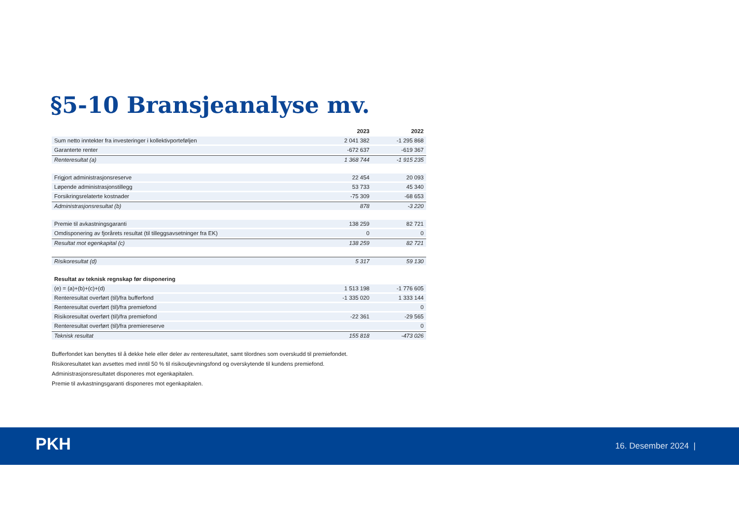§5-10 Bransjeanalyse mv.
| | 2023 | 2022 |
| --- | --- | --- |
| Sum netto inntekter fra investeringer i kollektivporteføljen | 2 041 382 | -1 295 868 |
| Garanterte renter | -672 637 | -619 367 |
| Renteresultat (a) | 1 368 744 | -1 915 235 |
| Frigjort administrasjonsreserve | 22 454 | 20 093 |
| Løpende administrasjonstillegg | 53 733 | 45 340 |
| Forsikringsrelaterte kostnader | -75 309 | -68 653 |
| Administrasjonsresultat (b) | 878 | -3 220 |
| Premie til avkastningsgaranti | 138 259 | 82 721 |
| Omdisponering av fjorårets resultat (til tilleggsavsetninger fra EK) | 0 | 0 |
| Resultat mot egenkapital (c) | 138 259 | 82 721 |
| Risikoresultat (d) | 5 317 | 59 130 |
| Resultat av teknisk regnskap før disponering | | |
| (e) = (a)+(b)+(c)+(d) | 1 513 198 | -1 776 605 |
| Renteresultat overført (til)/fra bufferfond | -1 335 020 | 1 333 144 |
| Renteresultat overført (til)/fra premiefond | | 0 |
| Risikoresultat overført (til)/fra premiefond | -22 361 | -29 565 |
| Renteresultat overført (til)/fra premiereserve | | 0 |
| Teknisk resultat | 155 818 | -473 026 |
Bufferfondet kan benyttes til å dekke hele eller deler av renteresultatet, samt tilordnes som overskudd til premiefondet.
Risikoresultatet kan avsettes med inntil 50 % til risikoutjevningsfond og overskytende til kundens premiefond.
Administrasjonsresultatet disponeres mot egenkapitalen.
Premie til avkastningsgaranti disponeres mot egenkapitalen.
PKH 16. Desember 2024 |